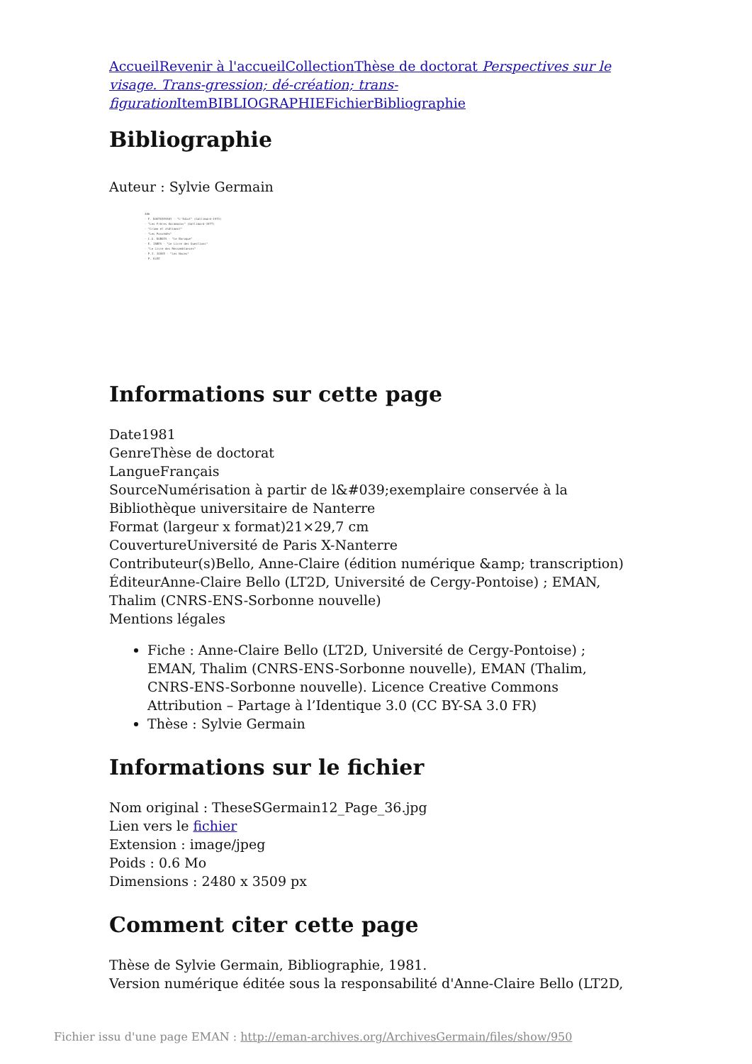Accueil Revenir à l'accueil Collection Thèse de doctorat Perspectives sur le visage. Trans-gression; dé-création; trans-figuration Item BIBLIOGRAPHIE Fichier Bibliographie
Bibliographie
Auteur : Sylvie Germain
486
- F. DOSTOIEVSKY - "L'Idiot" (Gallimard-1973)
- "Les Frères Karamazov" (Gallimard-1977)
- "Crime et châtiment"
- "Les Possédés"
- C.G. DUBOIS - "Le Baroque"
- E. JABES - "Le Livre des Questions"
- "Le Livre des Ressemblances"
- P.J. JOUVE - "Les Noces"
- P. KLEE
Informations sur cette page
Date1981
GenreThèse de doctorat
LangueFrançais
SourceNumérisation à partir de l&#039;exemplaire conservée à la Bibliothèque universitaire de Nanterre
Format (largeur x format)21×29,7 cm
CouvertureUniversité de Paris X-Nanterre
Contributeur(s)Bello, Anne-Claire (édition numérique &amp; transcription)
ÉditeurAnne-Claire Bello (LT2D, Université de Cergy-Pontoise) ; EMAN, Thalim (CNRS-ENS-Sorbonne nouvelle)
Mentions légales
Fiche : Anne-Claire Bello (LT2D, Université de Cergy-Pontoise) ; EMAN, Thalim (CNRS-ENS-Sorbonne nouvelle), EMAN (Thalim, CNRS-ENS-Sorbonne nouvelle). Licence Creative Commons Attribution – Partage à l’Identique 3.0 (CC BY-SA 3.0 FR)
Thèse : Sylvie Germain
Informations sur le fichier
Nom original : TheseSGermain12_Page_36.jpg
Lien vers le fichier
Extension : image/jpeg
Poids : 0.6 Mo
Dimensions : 2480 x 3509 px
Comment citer cette page
Thèse de Sylvie Germain, Bibliographie, 1981.
Version numérique éditée sous la responsabilité d'Anne-Claire Bello (LT2D,
Fichier issu d'une page EMAN : http://eman-archives.org/ArchivesGermain/files/show/950